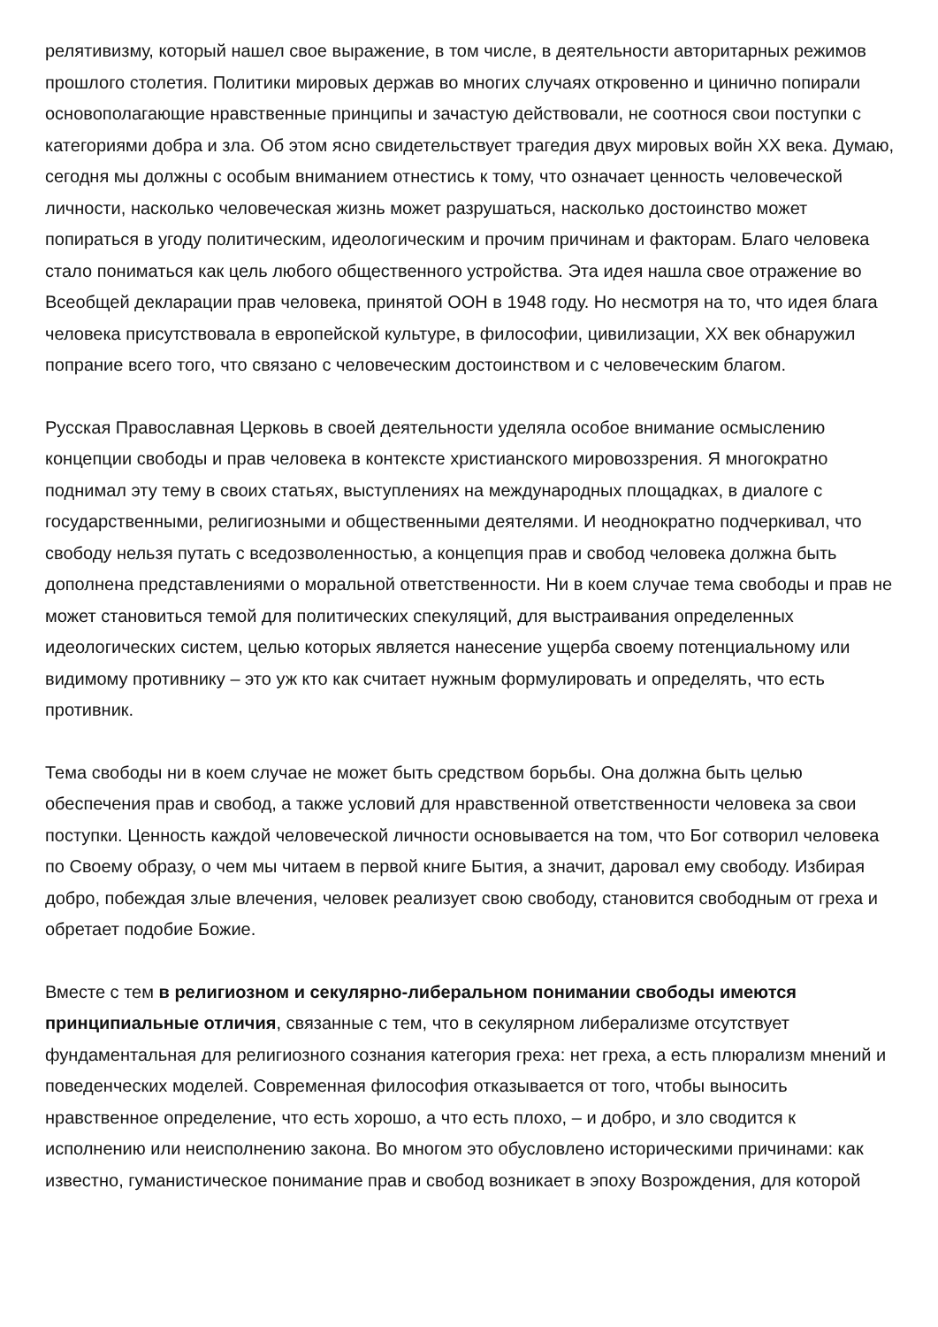релятивизму, который нашел свое выражение, в том числе, в деятельности авторитарных режимов прошлого столетия. Политики мировых держав во многих случаях откровенно и цинично попирали основополагающие нравственные принципы и зачастую действовали, не соотнося свои поступки с категориями добра и зла. Об этом ясно свидетельствует трагедия двух мировых войн XX века. Думаю, сегодня мы должны с особым вниманием отнестись к тому, что означает ценность человеческой личности, насколько человеческая жизнь может разрушаться, насколько достоинство может попираться в угоду политическим, идеологическим и прочим причинам и факторам. Благо человека стало пониматься как цель любого общественного устройства. Эта идея нашла свое отражение во Всеобщей декларации прав человека, принятой ООН в 1948 году. Но несмотря на то, что идея блага человека присутствовала в европейской культуре, в философии, цивилизации, XX век обнаружил попрание всего того, что связано с человеческим достоинством и с человеческим благом.
Русская Православная Церковь в своей деятельности уделяла особое внимание осмыслению концепции свободы и прав человека в контексте христианского мировоззрения. Я многократно поднимал эту тему в своих статьях, выступлениях на международных площадках, в диалоге с государственными, религиозными и общественными деятелями. И неоднократно подчеркивал, что свободу нельзя путать с вседозволенностью, а концепция прав и свобод человека должна быть дополнена представлениями о моральной ответственности. Ни в коем случае тема свободы и прав не может становиться темой для политических спекуляций, для выстраивания определенных идеологических систем, целью которых является нанесение ущерба своему потенциальному или видимому противнику – это уж кто как считает нужным формулировать и определять, что есть противник.
Тема свободы ни в коем случае не может быть средством борьбы. Она должна быть целью обеспечения прав и свобод, а также условий для нравственной ответственности человека за свои поступки. Ценность каждой человеческой личности основывается на том, что Бог сотворил человека по Своему образу, о чем мы читаем в первой книге Бытия, а значит, даровал ему свободу. Избирая добро, побеждая злые влечения, человек реализует свою свободу, становится свободным от греха и обретает подобие Божие.
Вместе с тем в религиозном и секулярно-либеральном понимании свободы имеются принципиальные отличия, связанные с тем, что в секулярном либерализме отсутствует фундаментальная для религиозного сознания категория греха: нет греха, а есть плюрализм мнений и поведенческих моделей. Современная философия отказывается от того, чтобы выносить нравственное определение, что есть хорошо, а что есть плохо, – и добро, и зло сводится к исполнению или неисполнению закона. Во многом это обусловлено историческими причинами: как известно, гуманистическое понимание прав и свобод возникает в эпоху Возрождения, для которой